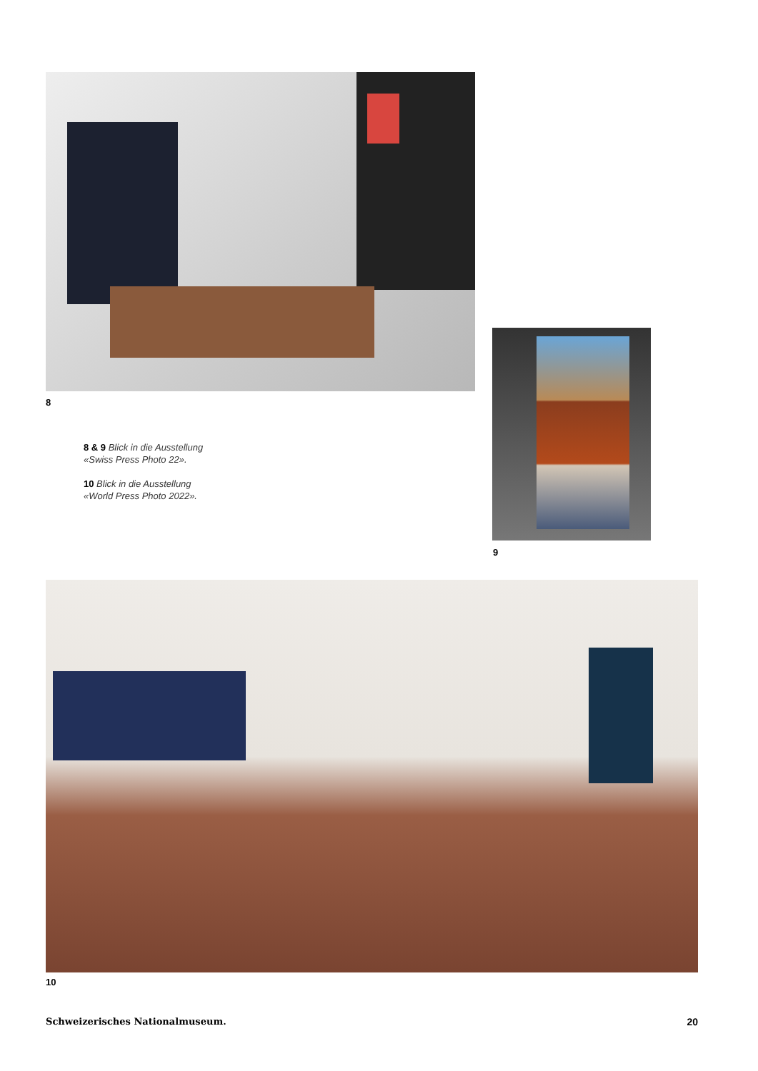8
8 & 9 Blick in die Ausstellung
«Swiss Press Photo 22».
10 Blick in die Ausstellung
«World Press Photo 2022».
9
10
Schweizerisches Nationalmuseum. 20